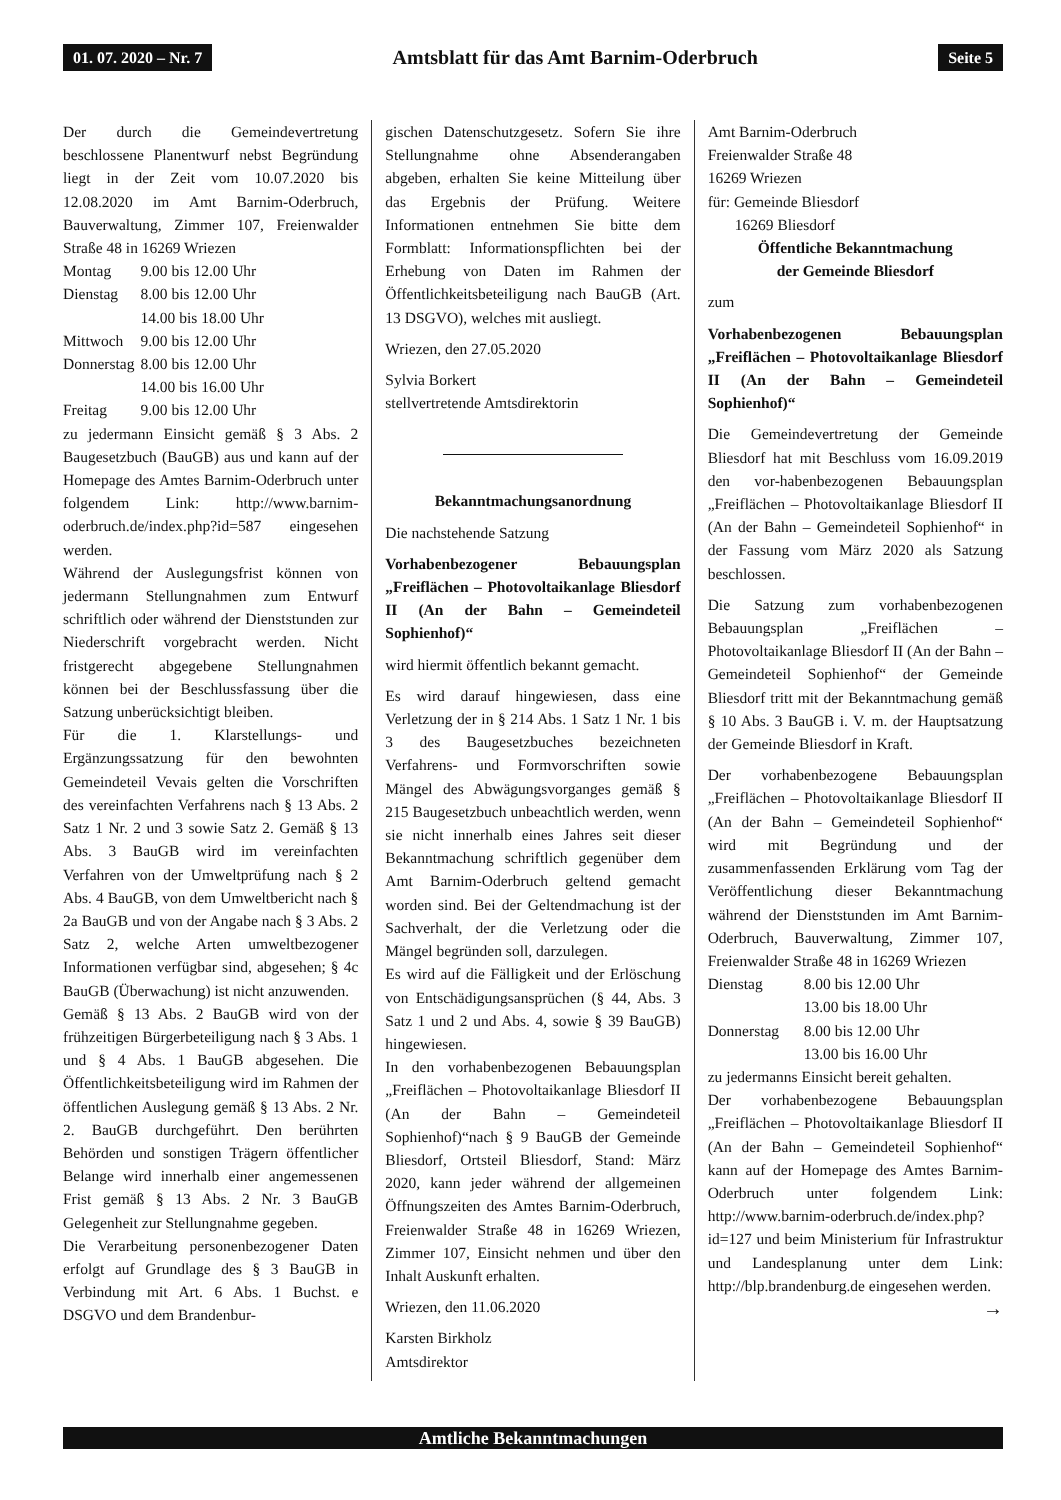01. 07. 2020 – Nr. 7 Amtsblatt für das Amt Barnim-Oderbruch Seite 5
Der durch die Gemeindevertretung beschlossene Planentwurf nebst Begründung liegt in der Zeit vom 10.07.2020 bis 12.08.2020 im Amt Barnim-Oderbruch, Bauverwaltung, Zimmer 107, Freienwalder Straße 48 in 16269 Wriezen
| Montag | 9.00 bis 12.00 Uhr |
| Dienstag | 8.00 bis 12.00 Uhr |
| | 14.00 bis 18.00 Uhr |
| Mittwoch | 9.00 bis 12.00 Uhr |
| Donnerstag | 8.00 bis 12.00 Uhr |
| | 14.00 bis 16.00 Uhr |
| Freitag | 9.00 bis 12.00 Uhr |
zu jedermann Einsicht gemäß § 3 Abs. 2 Baugesetzbuch (BauGB) aus und kann auf der Homepage des Amtes Barnim-Oderbruch unter folgendem Link: http://www.barnim-oderbruch.de/index.php?id=587 eingesehen werden.
Während der Auslegungsfrist können von jedermann Stellungnahmen zum Entwurf schriftlich oder während der Dienststunden zur Niederschrift vorgebracht werden. Nicht fristgerecht abgegebene Stellungnahmen können bei der Beschlussfassung über die Satzung unberücksichtigt bleiben.
Für die 1. Klarstellungs- und Ergänzungssatzung für den bewohnten Gemeindeteil Vevais gelten die Vorschriften des vereinfachten Verfahrens nach § 13 Abs. 2 Satz 1 Nr. 2 und 3 sowie Satz 2. Gemäß § 13 Abs. 3 BauGB wird im vereinfachten Verfahren von der Umweltprüfung nach § 2 Abs. 4 BauGB, von dem Umweltbericht nach § 2a BauGB und von der Angabe nach § 3 Abs. 2 Satz 2, welche Arten umweltbezogener Informationen verfügbar sind, abgesehen; § 4c BauGB (Überwachung) ist nicht anzuwenden.
Gemäß § 13 Abs. 2 BauGB wird von der frühzeitigen Bürgerbeteiligung nach § 3 Abs. 1 und § 4 Abs. 1 BauGB abgesehen. Die Öffentlichkeitsbeteiligung wird im Rahmen der öffentlichen Auslegung gemäß § 13 Abs. 2 Nr. 2. BauGB durchgeführt. Den berührten Behörden und sonstigen Trägern öffentlicher Belange wird innerhalb einer angemessenen Frist gemäß § 13 Abs. 2 Nr. 3 BauGB Gelegenheit zur Stellungnahme gegeben.
Die Verarbeitung personenbezogener Daten erfolgt auf Grundlage des § 3 BauGB in Verbindung mit Art. 6 Abs. 1 Buchst. e DSGVO und dem Brandenbur-
gischen Datenschutzgesetz. Sofern Sie ihre Stellungnahme ohne Absenderangaben abgeben, erhalten Sie keine Mitteilung über das Ergebnis der Prüfung. Weitere Informationen entnehmen Sie bitte dem Formblatt: Informationspflichten bei der Erhebung von Daten im Rahmen der Öffentlichkeitsbeteiligung nach BauGB (Art. 13 DSGVO), welches mit ausliegt.
Wriezen, den 27.05.2020
Sylvia Borkert
stellvertretende Amtsdirektorin
Bekanntmachungsanordnung
Die nachstehende Satzung
Vorhabenbezogener Bebauungsplan „Freiflächen – Photovoltaikanlage Bliesdorf II (An der Bahn – Gemeindeteil Sophienhof)“
wird hiermit öffentlich bekannt gemacht.
Es wird darauf hingewiesen, dass eine Verletzung der in § 214 Abs. 1 Satz 1 Nr. 1 bis 3 des Baugesetzbuches bezeichneten Verfahrens- und Formvorschriften sowie Mängel des Abwägungsvorganges gemäß § 215 Baugesetzbuch unbeachtlich werden, wenn sie nicht innerhalb eines Jahres seit dieser Bekanntmachung schriftlich gegenüber dem Amt Barnim-Oderbruch geltend gemacht worden sind. Bei der Geltendmachung ist der Sachverhalt, der die Verletzung oder die Mängel begründen soll, darzulegen.
Es wird auf die Fälligkeit und der Erlöschung von Entschädigungsansprüchen (§ 44, Abs. 3 Satz 1 und 2 und Abs. 4, sowie § 39 BauGB) hingewiesen.
In den vorhabenbezogenen Bebauungsplan „Freiflächen – Photovoltaikanlage Bliesdorf II (An der Bahn – Gemeindeteil Sophienhof)“nach § 9 BauGB der Gemeinde Bliesdorf, Ortsteil Bliesdorf, Stand: März 2020, kann jeder während der allgemeinen Öffnungszeiten des Amtes Barnim-Oderbruch, Freienwalder Straße 48 in 16269 Wriezen, Zimmer 107, Einsicht nehmen und über den Inhalt Auskunft erhalten.
Wriezen, den 11.06.2020
Karsten Birkholz
Amtsdirektor
Amt Barnim-Oderbruch
Freienwalder Straße 48
16269 Wriezen
für: Gemeinde Bliesdorf
16269 Bliesdorf
Öffentliche Bekanntmachung
der Gemeinde Bliesdorf
zum
Vorhabenbezogenen Bebauungsplan „Freiflächen – Photovoltaikanlage Bliesdorf II (An der Bahn – Gemeindeteil Sophienhof)“
Die Gemeindevertretung der Gemeinde Bliesdorf hat mit Beschluss vom 16.09.2019 den vor-habenbezogenen Bebauungsplan „Freiflächen – Photovoltaikanlage Bliesdorf II (An der Bahn – Gemeindeteil Sophienhof“ in der Fassung vom März 2020 als Satzung beschlossen.
Die Satzung zum vorhabenbezogenen Bebauungsplan „Freiflächen – Photovoltaikanlage Bliesdorf II (An der Bahn – Gemeindeteil Sophienhof“ der Gemeinde Bliesdorf tritt mit der Bekanntmachung gemäß § 10 Abs. 3 BauGB i. V. m. der Hauptsatzung der Gemeinde Bliesdorf in Kraft.
Der vorhabenbezogene Bebauungsplan „Freiflächen – Photovoltaikanlage Bliesdorf II (An der Bahn – Gemeindeteil Sophienhof“ wird mit Begründung und der zusammenfassenden Erklärung vom Tag der Veröffentlichung dieser Bekanntmachung während der Dienststunden im Amt Barnim-Oderbruch, Bauverwaltung, Zimmer 107, Freienwalder Straße 48 in 16269 Wriezen
| Dienstag | 8.00 bis 12.00 Uhr |
| | 13.00 bis 18.00 Uhr |
| Donnerstag | 8.00 bis 12.00 Uhr |
| | 13.00 bis 16.00 Uhr |
zu jedermanns Einsicht bereit gehalten.
Der vorhabenbezogene Bebauungsplan „Freiflächen – Photovoltaikanlage Bliesdorf II (An der Bahn – Gemeindeteil Sophienhof“ kann auf der Homepage des Amtes Barnim-Oderbruch unter folgendem Link: http://www.barnim-oderbruch.de/index.php?id=127 und beim Ministerium für Infrastruktur und Landesplanung unter dem Link: http://blp.brandenburg.de eingesehen werden. →
Amtliche Bekanntmachungen